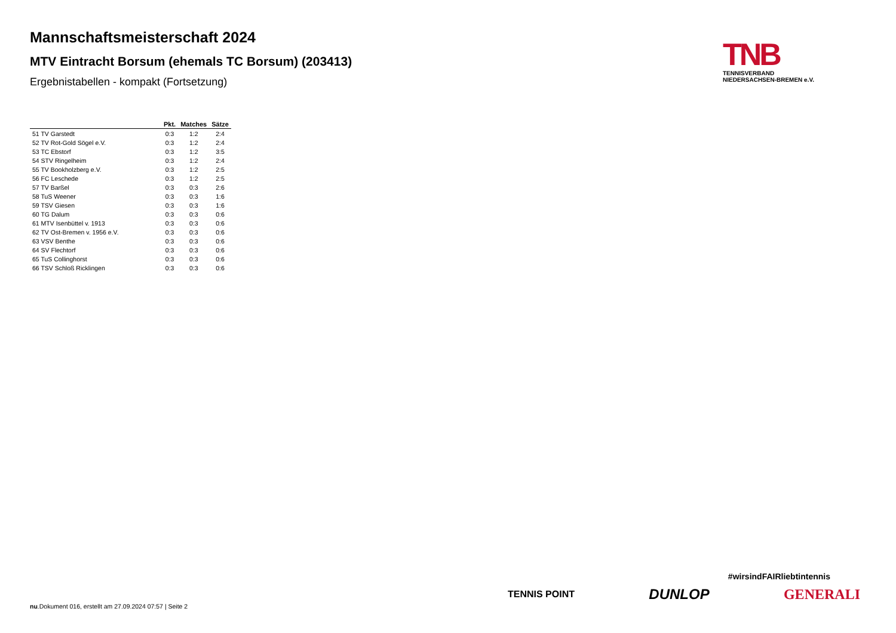Mannschaftsmeisterschaft 2024
MTV Eintracht Borsum (ehemals TC Borsum) (203413)
Ergebnistabellen - kompakt (Fortsetzung)
| | Pkt. | Matches | Sätze |
| --- | --- | --- | --- |
| 51 TV Garstedt | 0:3 | 1:2 | 2:4 |
| 52 TV Rot-Gold Sögel e.V. | 0:3 | 1:2 | 2:4 |
| 53 TC Ebstorf | 0:3 | 1:2 | 3:5 |
| 54 STV Ringelheim | 0:3 | 1:2 | 2:4 |
| 55 TV Bookholzberg e.V. | 0:3 | 1:2 | 2:5 |
| 56 FC Leschede | 0:3 | 1:2 | 2:5 |
| 57 TV Barßel | 0:3 | 0:3 | 2:6 |
| 58 TuS Weener | 0:3 | 0:3 | 1:6 |
| 59 TSV Giesen | 0:3 | 0:3 | 1:6 |
| 60 TG Dalum | 0:3 | 0:3 | 0:6 |
| 61 MTV Isenbüttel v. 1913 | 0:3 | 0:3 | 0:6 |
| 62 TV Ost-Bremen v. 1956 e.V. | 0:3 | 0:3 | 0:6 |
| 63 VSV Benthe | 0:3 | 0:3 | 0:6 |
| 64 SV Flechtorf | 0:3 | 0:3 | 0:6 |
| 65 TuS Collinghorst | 0:3 | 0:3 | 0:6 |
| 66 TSV Schloß Ricklingen | 0:3 | 0:3 | 0:6 |
TNB
TENNISVERBAND
NIEDERSACHSEN-BREMEN e.V.
#wirsindFAIRliebtintennis
TENNIS POINT DUNLOP GENERALI
nu.Dokument 016, erstellt am 27.09.2024 07:57 | Seite 2